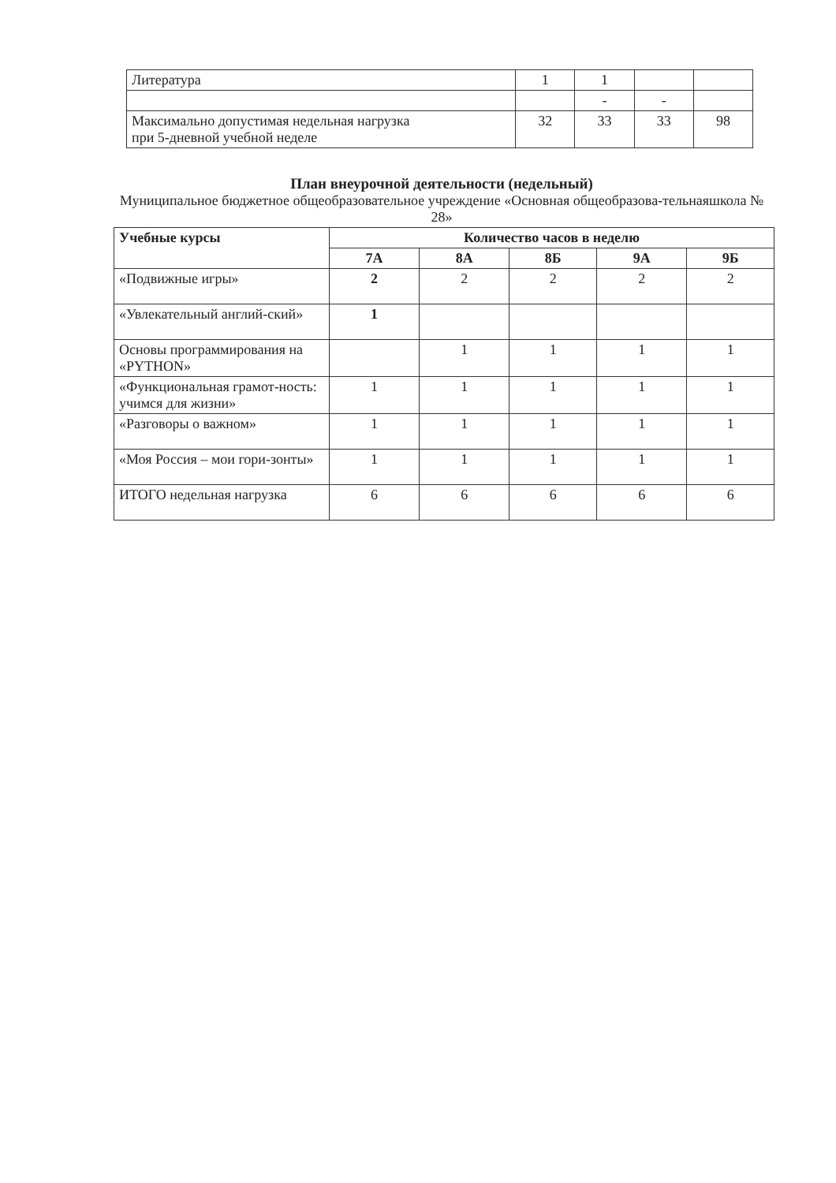| Литература | 1 | 1 | | |
| | | - | - | |
| Максимально допустимая недельная нагрузка при 5-дневной учебной неделе | 32 | 33 | 33 | 98 |
План внеурочной деятельности (недельный)
Муниципальное бюджетное общеобразовательное учреждение «Основная общеобразова-тельнаяшкола № 28»
| Учебные курсы | Количество часов в неделю | | | | |
| --- | --- | --- | --- | --- | --- |
| | 7А | 8А | 8Б | 9А | 9Б |
| «Подвижные игры» | 2 | 2 | 2 | 2 | 2 |
| «Увлекательный англий-ский» | 1 | | | | |
| Основы программирования на «PYTHON» | | 1 | 1 | 1 | 1 |
| «Функциональная грамот-ность: учимся для жизни» | 1 | 1 | 1 | 1 | 1 |
| «Разговоры о важном» | 1 | 1 | 1 | 1 | 1 |
| «Моя Россия – мои гори-зонты» | 1 | 1 | 1 | 1 | 1 |
| ИТОГО недельная нагрузка | 6 | 6 | 6 | 6 | 6 |